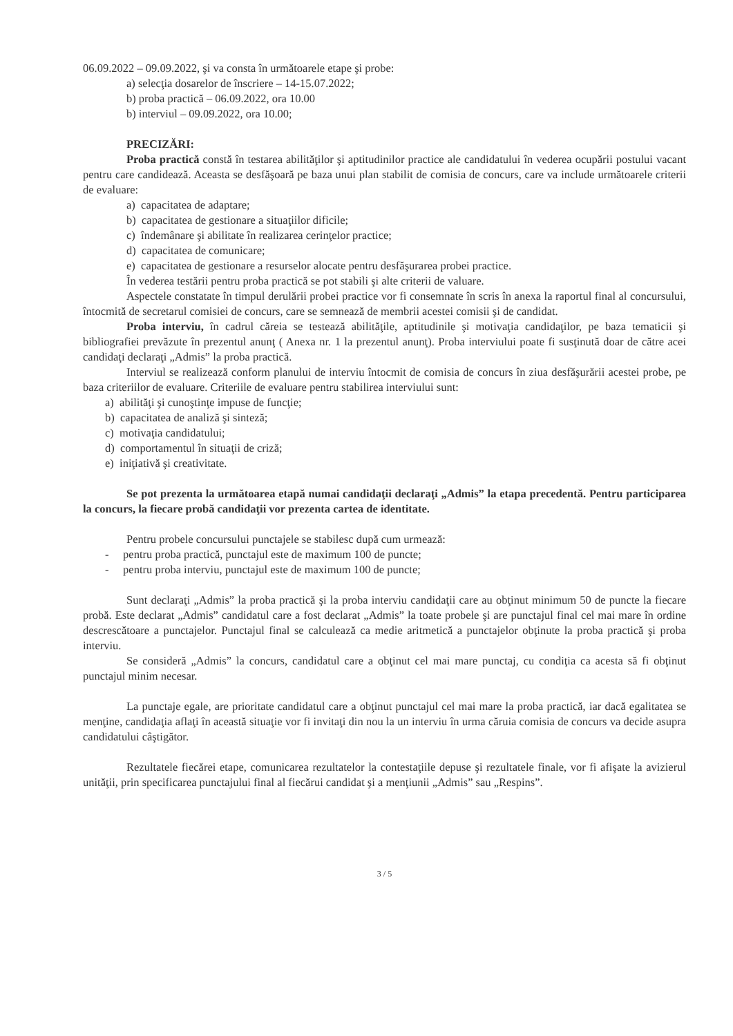06.09.2022 – 09.09.2022, şi va consta în următoarele etape şi probe:
a) selecţia dosarelor de înscriere – 14-15.07.2022;
b) proba practică – 06.09.2022, ora 10.00
b) interviul – 09.09.2022, ora 10.00;
PRECIZĂRI:
Proba practică constă în testarea abilităţilor şi aptitudinilor practice ale candidatului în vederea ocupării postului vacant pentru care candidează. Aceasta se desfăşoară pe baza unui plan stabilit de comisia de concurs, care va include următoarele criterii de evaluare:
a) capacitatea de adaptare;
b) capacitatea de gestionare a situaţiilor dificile;
c) îndemânare şi abilitate în realizarea cerinţelor practice;
d) capacitatea de comunicare;
e) capacitatea de gestionare a resurselor alocate pentru desfăşurarea probei practice.
În vederea testării pentru proba practică se pot stabili şi alte criterii de valuare.
Aspectele constatate în timpul derulării probei practice vor fi consemnate în scris în anexa la raportul final al concursului, întocmită de secretarul comisiei de concurs, care se semnează de membrii acestei comisii şi de candidat.
Proba interviu, în cadrul căreia se testează abilităţile, aptitudinile şi motivaţia candidaţilor, pe baza tematicii şi bibliografiei prevăzute în prezentul anunţ ( Anexa nr. 1 la prezentul anunţ). Proba interviului poate fi susţinută doar de către acei candidaţi declaraţi „Admis” la proba practică.
Interviul se realizează conform planului de interviu întocmit de comisia de concurs în ziua desfăşurării acestei probe, pe baza criteriilor de evaluare. Criteriile de evaluare pentru stabilirea interviului sunt:
a) abilităţi şi cunoştinţe impuse de funcţie;
b) capacitatea de analiză şi sinteză;
c) motivaţia candidatului;
d) comportamentul în situaţii de criză;
e) iniţiativă şi creativitate.
Se pot prezenta la următoarea etapă numai candidaţii declaraţi „Admis” la etapa precedentă. Pentru participarea la concurs, la fiecare probă candidaţii vor prezenta cartea de identitate.
Pentru probele concursului punctajele se stabilesc după cum urmează:
- pentru proba practică, punctajul este de maximum 100 de puncte;
- pentru proba interviu, punctajul este de maximum 100 de puncte;
Sunt declaraţi „Admis” la proba practică şi la proba interviu candidaţii care au obţinut minimum 50 de puncte la fiecare probă. Este declarat „Admis” candidatul care a fost declarat „Admis” la toate probele şi are punctajul final cel mai mare în ordine descrescătoare a punctajelor. Punctajul final se calculează ca medie aritmetică a punctajelor obţinute la proba practică şi proba interviu.
Se consideră „Admis” la concurs, candidatul care a obţinut cel mai mare punctaj, cu condiţia ca acesta să fi obţinut punctajul minim necesar.
La punctaje egale, are prioritate candidatul care a obţinut punctajul cel mai mare la proba practică, iar dacă egalitatea se menţine, candidaţia aflaţi în această situaţie vor fi invitaţi din nou la un interviu în urma căruia comisia de concurs va decide asupra candidatului câştigător.
Rezultatele fiecărei etape, comunicarea rezultatelor la contestaţiile depuse şi rezultatele finale, vor fi afişate la avizierul unităţii, prin specificarea punctajului final al fiecărui candidat şi a menţiunii „Admis” sau „Respins”.
3 / 5